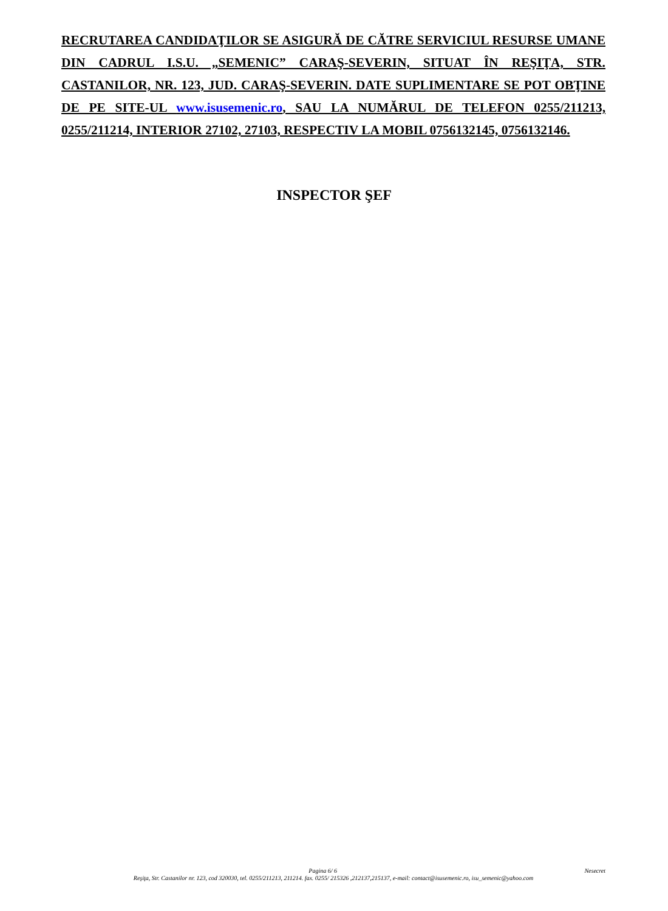RECRUTAREA CANDIDAŢILOR SE ASIGURĂ DE CĂTRE SERVICIUL RESURSE UMANE DIN CADRUL I.S.U. „SEMENIC” CARAŞ-SEVERIN, SITUAT ÎN REŞIŢA, STR. CASTANILOR, NR. 123, JUD. CARAŞ-SEVERIN. DATE SUPLIMENTARE SE POT OBŢINE DE PE SITE-UL www.isusemenic.ro, SAU LA NUMĂRUL DE TELEFON 0255/211213, 0255/211214, INTERIOR 27102, 27103, RESPECTIV LA MOBIL 0756132145, 0756132146.
INSPECTOR ŞEF
Pagina 6/ 6 Nesecret
Reşiţa, Str. Castanilor nr. 123, cod 320030, tel. 0255/211213, 211214. fax. 0255/ 215326 ,212137,215137, e-mail: contact@isusemenic.ro, isu_semenic@yahoo.com